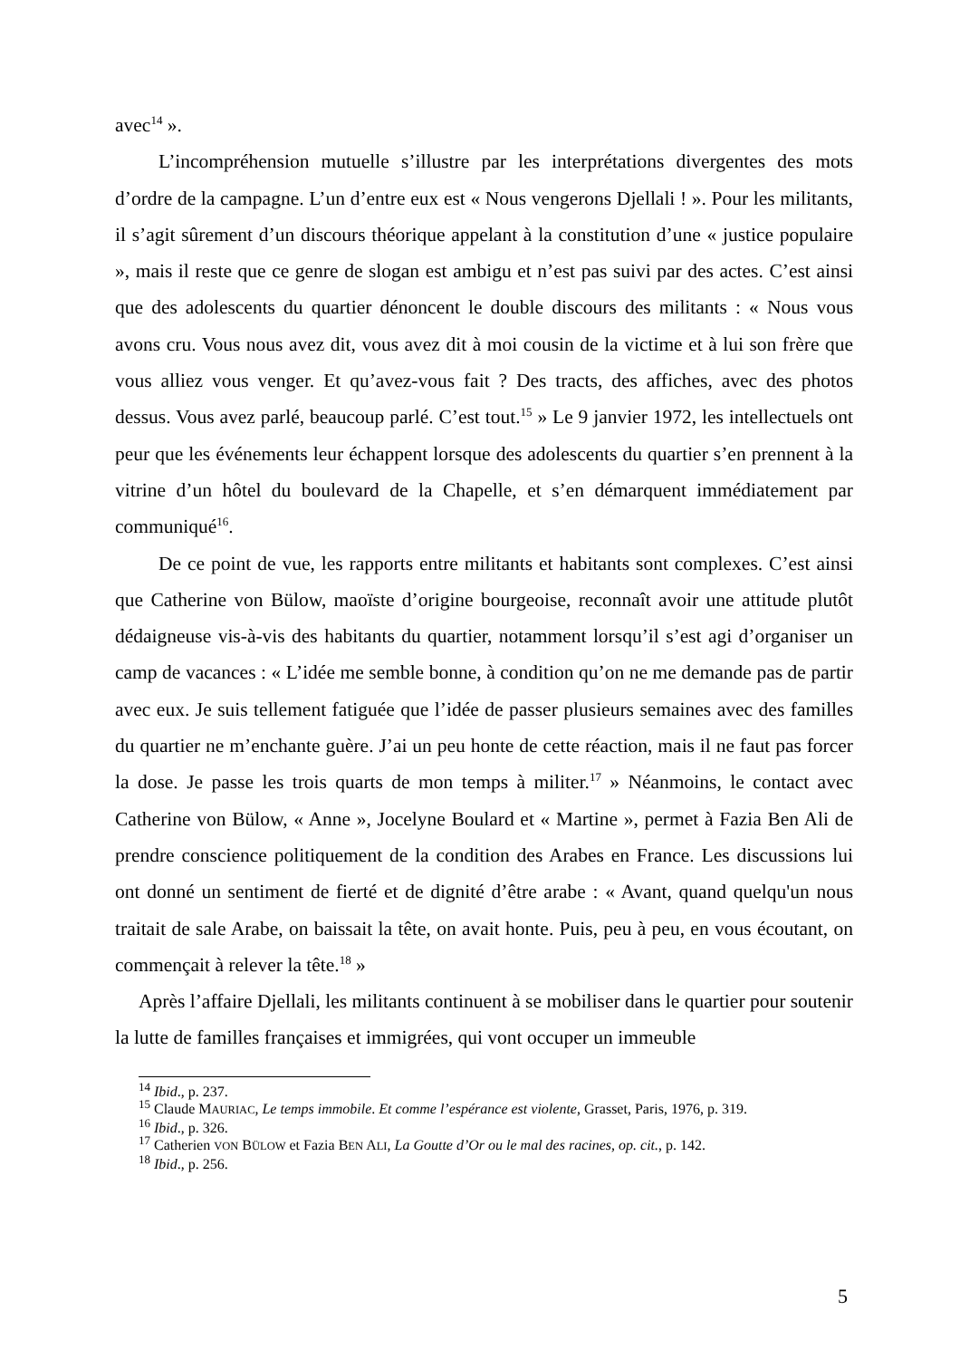avec<sup>14</sup> ».
L’incompréhension mutuelle s’illustre par les interprétations divergentes des mots d’ordre de la campagne. L’un d’entre eux est « Nous vengerons Djellali ! ». Pour les militants, il s’agit sûrement d’un discours théorique appelant à la constitution d’une « justice populaire », mais il reste que ce genre de slogan est ambigu et n’est pas suivi par des actes. C’est ainsi que des adolescents du quartier dénoncent le double discours des militants : « Nous vous avons cru. Vous nous avez dit, vous avez dit à moi cousin de la victime et à lui son frère que vous alliez vous venger. Et qu’avez-vous fait ? Des tracts, des affiches, avec des photos dessus. Vous avez parlé, beaucoup parlé. C’est tout.<sup>15</sup> » Le 9 janvier 1972, les intellectuels ont peur que les événements leur échappent lorsque des adolescents du quartier s’en prennent à la vitrine d’un hôtel du boulevard de la Chapelle, et s’en démarquent immédiatement par communiqué<sup>16</sup>.
De ce point de vue, les rapports entre militants et habitants sont complexes. C’est ainsi que Catherine von Bülow, maoïste d’origine bourgeoise, reconnaît avoir une attitude plutôt dédaigneuse vis-à-vis des habitants du quartier, notamment lorsqu’il s’est agi d’organiser un camp de vacances : « L’idée me semble bonne, à condition qu’on ne me demande pas de partir avec eux. Je suis tellement fatiguée que l’idée de passer plusieurs semaines avec des familles du quartier ne m’enchante guère. J’ai un peu honte de cette réaction, mais il ne faut pas forcer la dose. Je passe les trois quarts de mon temps à militer.<sup>17</sup> » Néanmoins, le contact avec Catherine von Bülow, « Anne », Jocelyne Boulard et « Martine », permet à Fazia Ben Ali de prendre conscience politiquement de la condition des Arabes en France. Les discussions lui ont donné un sentiment de fierté et de dignité d’être arabe : « Avant, quand quelqu'un nous traitait de sale Arabe, on baissait la tête, on avait honte. Puis, peu à peu, en vous écoutant, on commençait à relever la tête.<sup>18</sup> »
Après l’affaire Djellali, les militants continuent à se mobiliser dans le quartier pour soutenir la lutte de familles françaises et immigrées, qui vont occuper un immeuble
<sup>14</sup> Ibid., p. 237.
<sup>15</sup> Claude MAURIAC, Le temps immobile. Et comme l’espérance est violente, Grasset, Paris, 1976, p. 319.
<sup>16</sup> Ibid., p. 326.
<sup>17</sup> Catherien VON BÜLOW et Fazia BEN ALI, La Goutte d’Or ou le mal des racines, op. cit., p. 142.
<sup>18</sup> Ibid., p. 256.
5